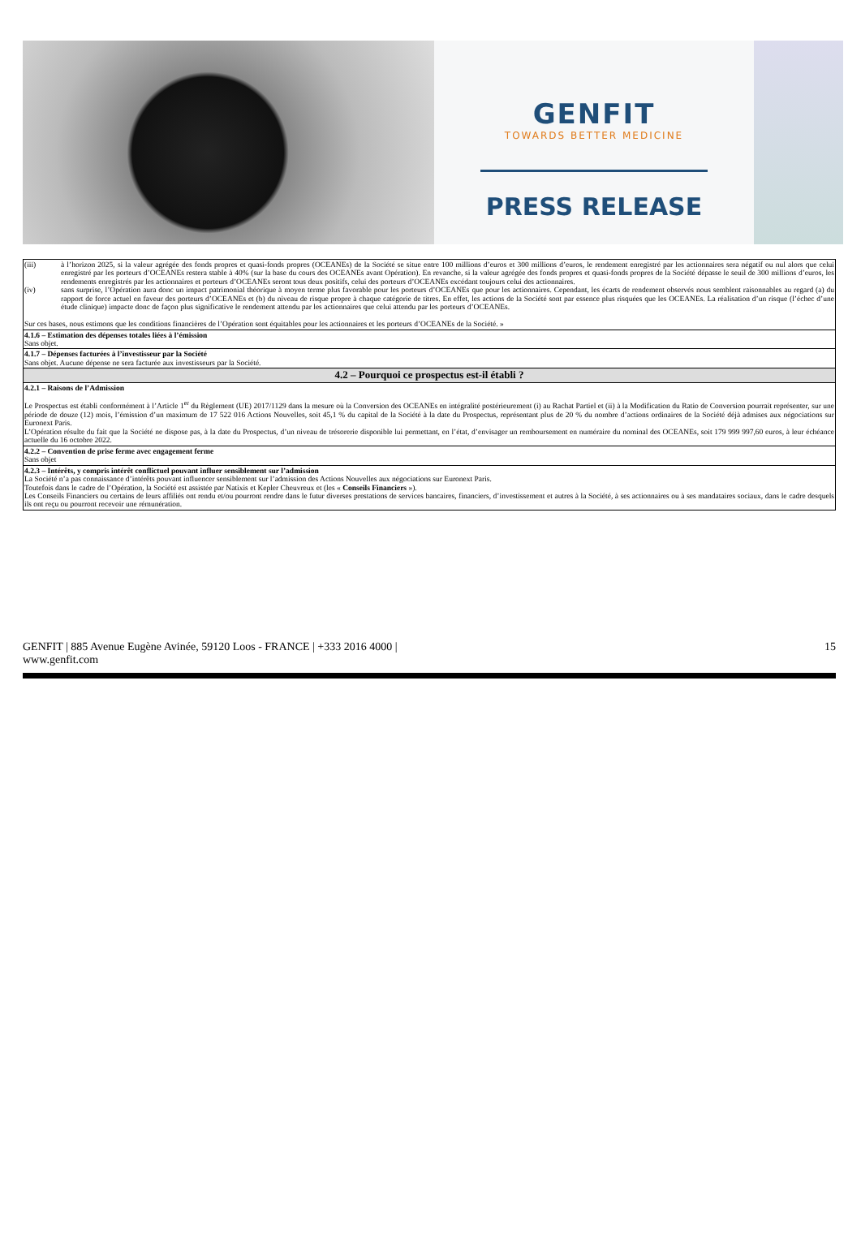GENFIT
TOWARDS BETTER MEDICINE
PRESS RELEASE
| (iii) à l’horizon 2025, si la valeur agrégée des fonds propres et quasi-fonds propres (OCEANEs) de la Société se situe entre 100 millions d’euros et 300 millions d’euros, le rendement enregistré par les actionnaires sera négatif ou nul alors que celui enregistré par les porteurs d’OCEANEs restera stable à 40% (sur la base du cours des OCEANEs avant Opération). En revanche, si la valeur agrégée des fonds propres et quasi-fonds propres de la Société dépasse le seuil de 300 millions d’euros, les rendements enregistrés par les actionnaires et porteurs d’OCEANEs seront tous deux positifs, celui des porteurs d’OCEANEs excédant toujours celui des actionnaires. (iv) sans surprise, l’Opération aura donc un impact patrimonial théorique à moyen terme plus favorable pour les porteurs d’OCEANEs que pour les actionnaires. Cependant, les écarts de rendement observés nous semblent raisonnables au regard (a) du rapport de force actuel en faveur des porteurs d’OCEANEs et (b) du niveau de risque propre à chaque catégorie de titres. En effet, les actions de la Société sont par essence plus risquées que les OCEANEs. La réalisation d’un risque (l’échec d’une étude clinique) impacte donc de façon plus significative le rendement attendu par les actionnaires que celui attendu par les porteurs d’OCEANEs. Sur ces bases, nous estimons que les conditions financières de l’Opération sont équitables pour les actionnaires et les porteurs d’OCEANEs de la Société. » |
| 4.1.6 – Estimation des dépenses totales liées à l’émission Sans objet. |
| 4.1.7 – Dépenses facturées à l’investisseur par la Société Sans objet. Aucune dépense ne sera facturée aux investisseurs par la Société. |
| 4.2 – Pourquoi ce prospectus est-il établi ? |
| 4.2.1 – Raisons de l’Admission Le Prospectus est établi conformément à l’Article 1<sup>er</sup> du Règlement (UE) 2017/1129 dans la mesure où la Conversion des OCEANEs en intégralité postérieurement (i) au Rachat Partiel et (ii) à la Modification du Ratio de Conversion pourrait représenter, sur une période de douze (12) mois, l’émission d’un maximum de 17 522 016 Actions Nouvelles, soit 45,1 % du capital de la Société à la date du Prospectus, représentant plus de 20 % du nombre d’actions ordinaires de la Société déjà admises aux négociations sur Euronext Paris. L’Opération résulte du fait que la Société ne dispose pas, à la date du Prospectus, d’un niveau de trésorerie disponible lui permettant, en l’état, d’envisager un remboursement en numéraire du nominal des OCEANEs, soit 179 999 997,60 euros, à leur échéance actuelle du 16 octobre 2022. |
| 4.2.2 – Convention de prise ferme avec engagement ferme Sans objet |
| 4.2.3 – Intérêts, y compris intérêt conflictuel pouvant influer sensiblement sur l’admission La Société n’a pas connaissance d’intérêts pouvant influencer sensiblement sur l’admission des Actions Nouvelles aux négociations sur Euronext Paris. Toutefois dans le cadre de l’Opération, la Société est assistée par Natixis et Kepler Cheuvreux et (les « Conseils Financiers »). Les Conseils Financiers ou certains de leurs affiliés ont rendu et/ou pourront rendre dans le futur diverses prestations de services bancaires, financiers, d’investissement et autres à la Société, à ses actionnaires ou à ses mandataires sociaux, dans le cadre desquels ils ont reçu ou pourront recevoir une rémunération. |
GENFIT | 885 Avenue Eugène Avinée, 59120 Loos - FRANCE | +333 2016 4000 |
www.genfit.com
15